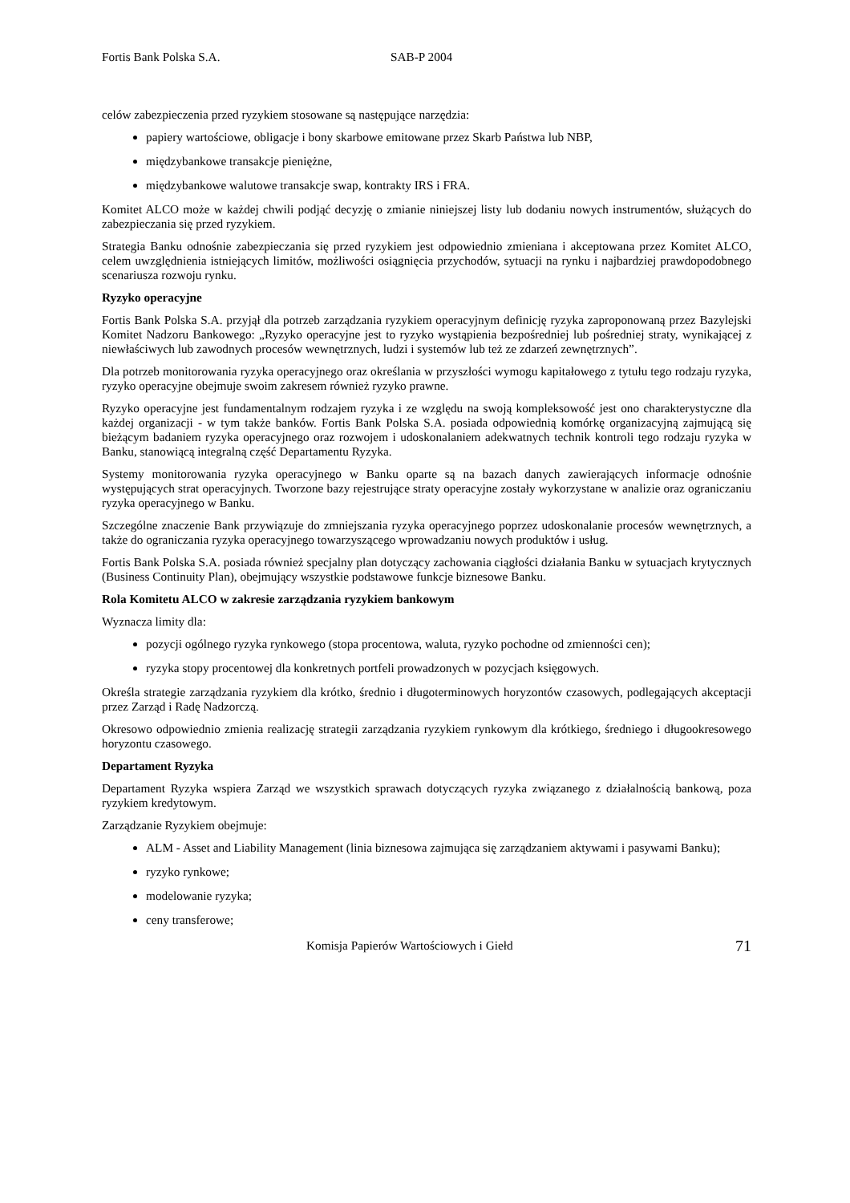Fortis Bank Polska S.A. SAB-P 2004
celów zabezpieczenia przed ryzykiem stosowane są następujące narzędzia:
papiery wartościowe, obligacje i bony skarbowe emitowane przez Skarb Państwa lub NBP,
międzybankowe transakcje pieniężne,
międzybankowe walutowe transakcje swap, kontrakty IRS i FRA.
Komitet ALCO może w każdej chwili podjąć decyzję o zmianie niniejszej listy lub dodaniu nowych instrumentów, służących do zabezpieczania się przed ryzykiem.
Strategia Banku odnośnie zabezpieczania się przed ryzykiem jest odpowiednio zmieniana i akceptowana przez Komitet ALCO, celem uwzględnienia istniejących limitów, możliwości osiągnięcia przychodów, sytuacji na rynku i najbardziej prawdopodobnego scenariusza rozwoju rynku.
Ryzyko operacyjne
Fortis Bank Polska S.A. przyjął dla potrzeb zarządzania ryzykiem operacyjnym definicję ryzyka zaproponowaną przez Bazylejski Komitet Nadzoru Bankowego: „Ryzyko operacyjne jest to ryzyko wystąpienia bezpośredniej lub pośredniej straty, wynikającej z niewłaściwych lub zawodnych procesów wewnętrznych, ludzi i systemów lub też ze zdarzeń zewnętrznych”.
Dla potrzeb monitorowania ryzyka operacyjnego oraz określania w przyszłości wymogu kapitałowego z tytułu tego rodzaju ryzyka, ryzyko operacyjne obejmuje swoim zakresem również ryzyko prawne.
Ryzyko operacyjne jest fundamentalnym rodzajem ryzyka i ze względu na swoją kompleksowość jest ono charakterystyczne dla każdej organizacji - w tym także banków. Fortis Bank Polska S.A. posiada odpowiednią komórkę organizacyjną zajmującą się bieżącym badaniem ryzyka operacyjnego oraz rozwojem i udoskonalaniem adekwatnych technik kontroli tego rodzaju ryzyka w Banku, stanowiącą integralną część Departamentu Ryzyka.
Systemy monitorowania ryzyka operacyjnego w Banku oparte są na bazach danych zawierających informacje odnośnie występujących strat operacyjnych. Tworzone bazy rejestrujące straty operacyjne zostały wykorzystane w analizie oraz ograniczaniu ryzyka operacyjnego w Banku.
Szczególne znaczenie Bank przywiązuje do zmniejszania ryzyka operacyjnego poprzez udoskonalanie procesów wewnętrznych, a także do ograniczania ryzyka operacyjnego towarzyszącego wprowadzaniu nowych produktów i usług.
Fortis Bank Polska S.A. posiada również specjalny plan dotyczący zachowania ciągłości działania Banku w sytuacjach krytycznych (Business Continuity Plan), obejmujący wszystkie podstawowe funkcje biznesowe Banku.
Rola Komitetu ALCO w zakresie zarządzania ryzykiem bankowym
Wyznacza limity dla:
pozycji ogólnego ryzyka rynkowego (stopa procentowa, waluta, ryzyko pochodne od zmienności cen);
ryzyka stopy procentowej dla konkretnych portfeli prowadzonych w pozycjach księgowych.
Określa strategie zarządzania ryzykiem dla krótko, średnio i długoterminowych horyzontów czasowych, podlegających akceptacji przez Zarząd i Radę Nadzorczą.
Okresowo odpowiednio zmienia realizację strategii zarządzania ryzykiem rynkowym dla krótkiego, średniego i długookresowego horyzontu czasowego.
Departament Ryzyka
Departament Ryzyka wspiera Zarząd we wszystkich sprawach dotyczących ryzyka związanego z działalnością bankową, poza ryzykiem kredytowym.
Zarządzanie Ryzykiem obejmuje:
ALM - Asset and Liability Management (linia biznesowa zajmująca się zarządzaniem aktywami i pasywami Banku);
ryzyko rynkowe;
modelowanie ryzyka;
ceny transferowe;
Komisja Papierów Wartościowych i Giełd 71